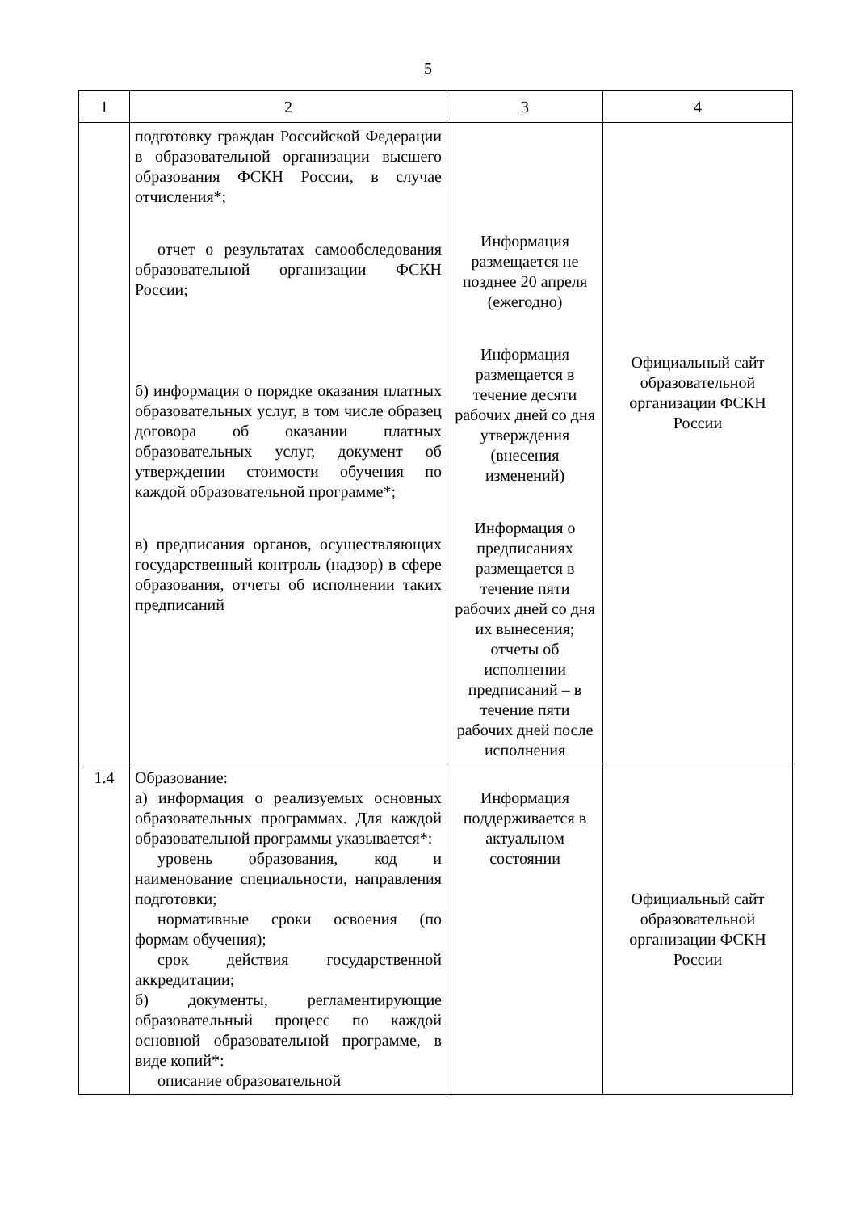5
| 1 | 2 | 3 | 4 |
| | подготовку граждан Российской Федерации в образовательной организации высшего образования ФСКН России, в случае отчисления*; отчет о результатах самообследования образовательной организации ФСКН России; б) информация о порядке оказания платных образовательных услуг, в том числе образец договора об оказании платных образовательных услуг, документ об утверждении стоимости обучения по каждой образовательной программе*; в) предписания органов, осуществляющих государственный контроль (надзор) в сфере образования, отчеты об исполнении таких предписаний | Информация размещается не позднее 20 апреля (ежегодно) Информация размещается в течение десяти рабочих дней со дня утверждения (внесения изменений) Информация о предписаниях размещается в течение пяти рабочих дней со дня их вынесения; отчеты об исполнении предписаний – в течение пяти рабочих дней после исполнения | Официальный сайт образовательной организации ФСКН России |
| 1.4 | Образование: а) информация о реализуемых основных образовательных программах. Для каждой образовательной программы указывается*: уровень образования, код и наименование специальности, направления подготовки; нормативные сроки освоения (по формам обучения); срок действия государственной аккредитации; б) документы, регламентирующие образовательный процесс по каждой основной образовательной программе, в виде копий*: описание образовательной | Информация поддерживается в актуальном состоянии | Официальный сайт образовательной организации ФСКН России |